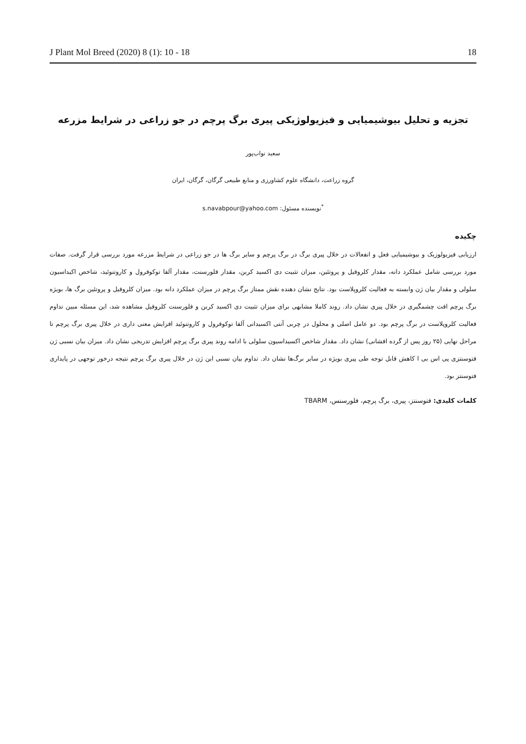J Plant Mol Breed (2020) 8 (1): 10 - 18 18
تجزیه و تحلیل بیوشیمیایی و فیزیولوژیکی پیری برگ پرچم در جو زراعی در شرایط مزرعه
سعید نواب‌پور
گروه زراعت، دانشگاه علوم کشاورزی و منابع طبیعی گرگان، گرگان، ایران
<sup>*</sup> نویسنده مسئول: s.navabpour@yahoo.com
چکیده
ارزیابی فیزیولوزیک و بیوشیمیایی فعل و انفعالات در خلال پیری برگ در برگ پرچم و سایر برگ ها در جو زراعی در شرایط مزرعه مورد بررسی قرار گرفت. صفات مورد بررسی شامل عملکرد دانه، مقدار کلروفیل و پروتئین، میزان تثبیت دی اکسید کربن، مقدار فلورسنت، مقدار آلفا توکوفرول و کاروتنوئید، شاخص اکیداسیون سلولی و مقدار بیان ژن وابسته به فعالیت کلروپلاست بود. نتایج نشان دهنده نقش ممتاز برگ پرچم در میزان عملکرد دانه بود. میزان کلروفیل و پروتئین برگ ها، بویژه برگ پرچم افت چشمگیری در خلال پیری نشان داد. روند کاملا مشابهی برای میزان تثبیت دی اکسید کربن و فلورسنت کلروفیل مشاهده شد، این مسئله مبین تداوم فعالیت کلروپلاست در برگ پرچم بود. دو عامل اصلی و محلول در چربی آنتی اکسیدانی آلفا توکوفرول و کاروتنوئید افزایش معنی داری در خلال پیری برگ پرچم تا مراحل نهایی (۲۵ روز پس از گرده افشانی) نشان داد. مقدار شاخص اکسیداسیون سلولی با ادامه روند پیری برگ پرچم افزایش تدریجی نشان داد. میزان بیان نسبی ژن فتوسنتزی پی اس بی ا کاهش قابل توجه طی پیری بویژه در سایر برگ‌ها نشان داد. تداوم بیان نسبی این ژن در خلال پیری برگ پرچم نتیجه درخور توجهی در پایداری فتوسنتز بود.
کلمات کلیدی: فتوسنتز، پیری، برگ پرچم، فلورسنس، TBARM